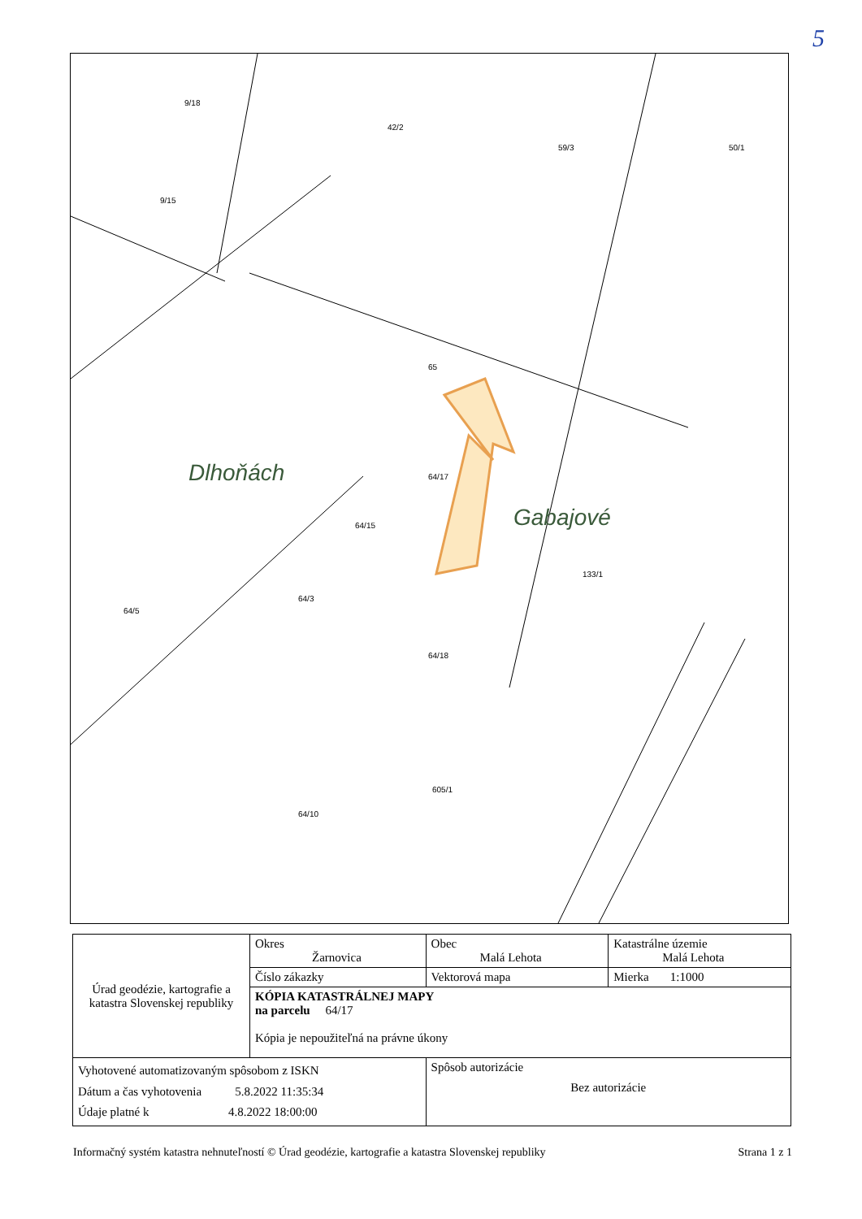5
9/18
9/15
42/2
59/3 50/1
64/17
64/15
64/3
64/5
64/18
64/10
605/1
133/1
65
Dlhoňách
Gabajové
| Úrad geodézie, kartografie a katastra Slovenskej republiky | Okres Žarnovica | Obec Malá Lehota | Katastrálne územie Malá Lehota |
| | Číslo zákazky | Vektorová mapa | Mierka 1:1000 |
| | KÓPIA KATASTRÁLNEJ MAPY na parcelu 64/17 Kópia je nepoužiteľná na právne úkony | | |
| Vyhotovené automatizovaným spôsobom z ISKN Dátum a čas vyhotovenia 5.8.2022 11:35:34 Údaje platné k 4.8.2022 18:00:00 | | Spôsob autorizácie Bez autorizácie | |
Informačný systém katastra nehnuteľností © Úrad geodézie, kartografie a katastra Slovenskej republiky Strana 1 z 1